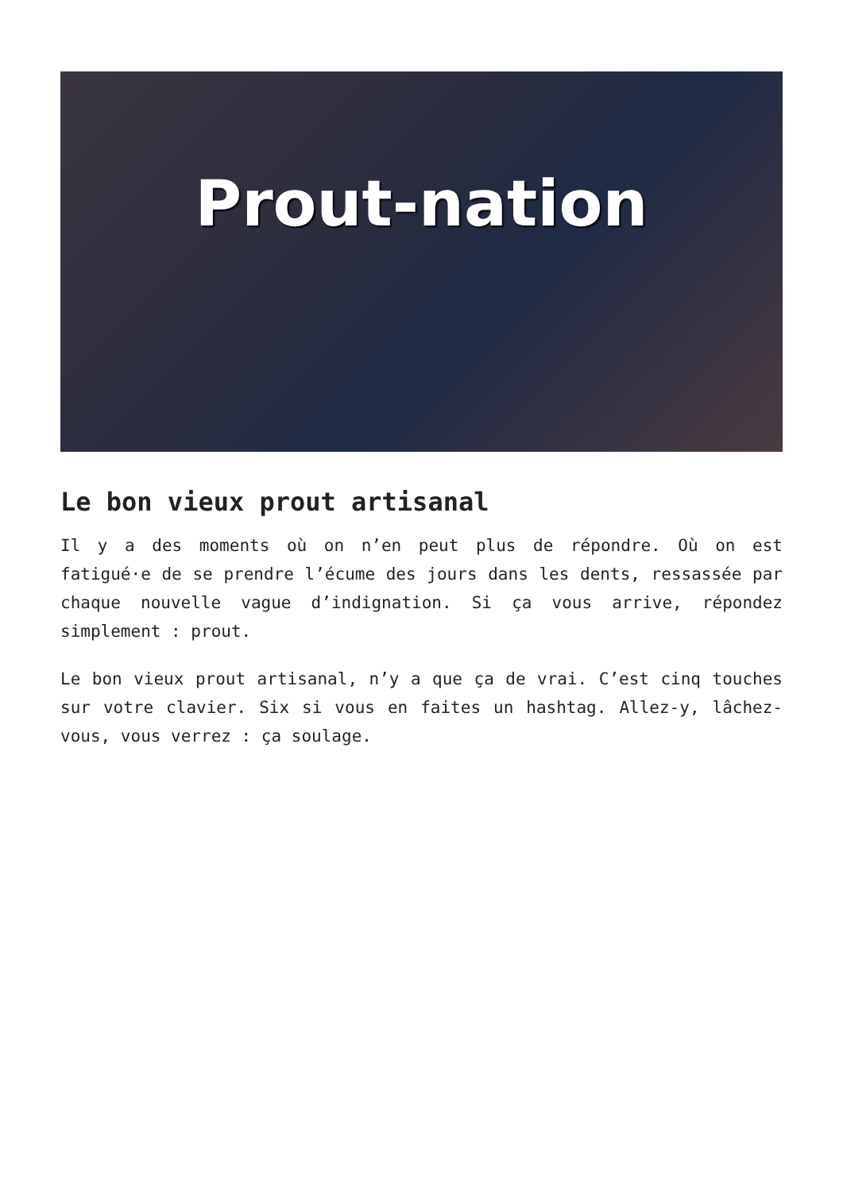Prout-nation
Le bon vieux prout artisanal
Il y a des moments où on n’en peut plus de répondre. Où on est fatigué·e de se prendre l’écume des jours dans les dents, ressassée par chaque nouvelle vague d’indignation. Si ça vous arrive, répondez simplement : prout.
Le bon vieux prout artisanal, n’y a que ça de vrai. C’est cinq touches sur votre clavier. Six si vous en faites un hashtag. Allez-y, lâchez-vous, vous verrez : ça soulage.